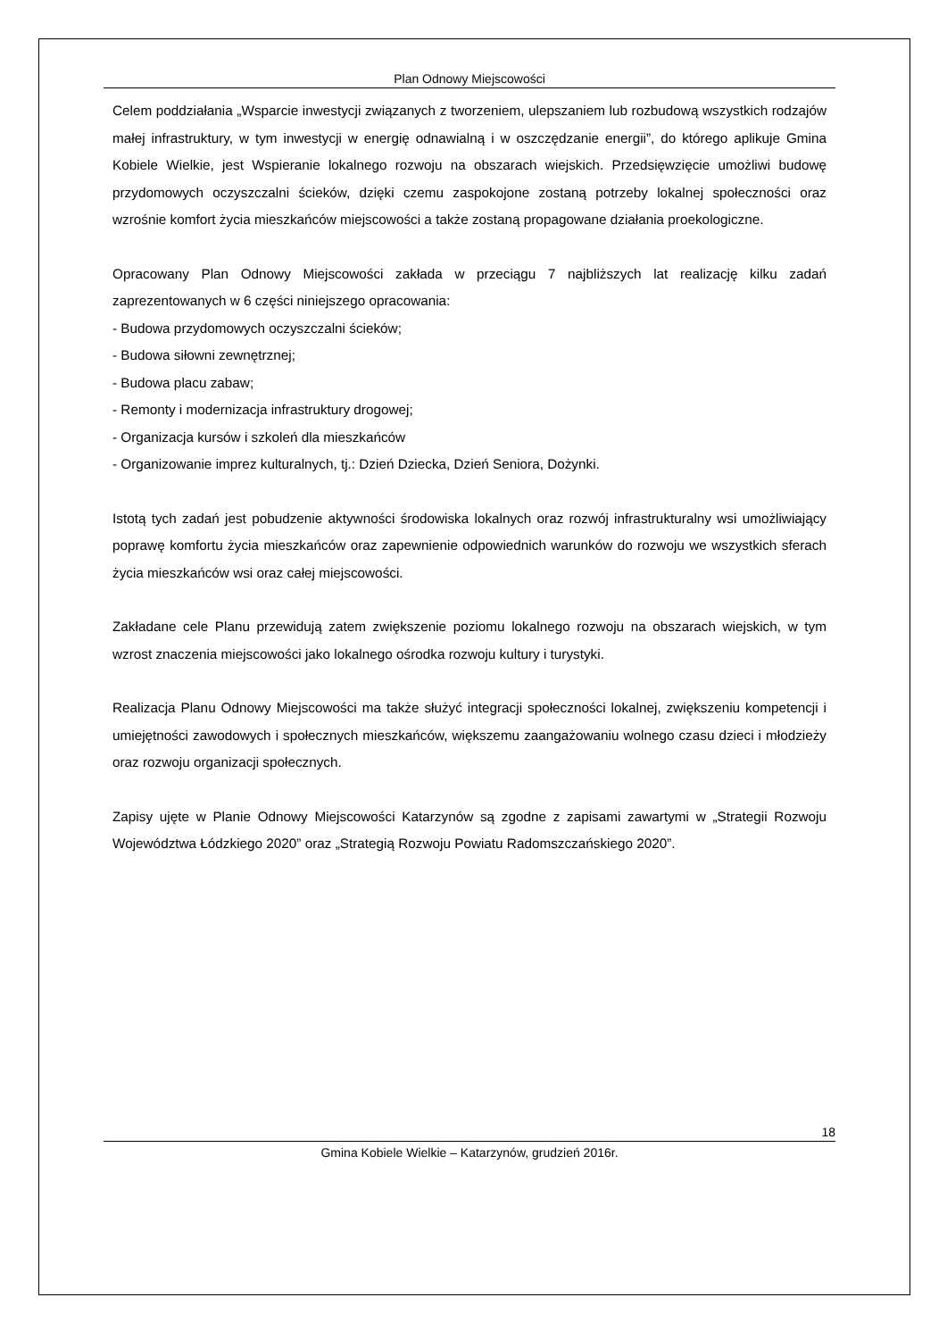Plan Odnowy Miejscowości
Celem poddziałania „Wsparcie inwestycji związanych z tworzeniem, ulepszaniem lub rozbudową wszystkich rodzajów małej infrastruktury, w tym inwestycji w energię odnawialną i w oszczędzanie energii”, do którego aplikuje Gmina Kobiele Wielkie, jest Wspieranie lokalnego rozwoju na obszarach wiejskich. Przedsięwzięcie umożliwi budowę przydomowych oczyszczalni ścieków, dzięki czemu zaspokojone zostaną potrzeby lokalnej społeczności oraz wzrośnie komfort życia mieszkańców miejscowości a także zostaną propagowane działania proekologiczne.
Opracowany Plan Odnowy Miejscowości zakłada w przeciągu 7 najbliższych lat realizację kilku zadań zaprezentowanych w 6 części niniejszego opracowania:
- Budowa przydomowych oczyszczalni ścieków;
- Budowa siłowni zewnętrznej;
- Budowa placu zabaw;
- Remonty i modernizacja infrastruktury drogowej;
- Organizacja kursów i szkoleń dla mieszkańców
- Organizowanie imprez kulturalnych, tj.: Dzień Dziecka, Dzień Seniora, Dożynki.
Istotą tych zadań jest pobudzenie aktywności środowiska lokalnych oraz rozwój infrastrukturalny wsi umożliwiający poprawę komfortu życia mieszkańców oraz zapewnienie odpowiednich warunków do rozwoju we wszystkich sferach życia mieszkańców wsi oraz całej miejscowości.
Zakładane cele Planu przewidują zatem zwiększenie poziomu lokalnego rozwoju na obszarach wiejskich, w tym wzrost znaczenia miejscowości jako lokalnego ośrodka rozwoju kultury i turystyki.
Realizacja Planu Odnowy Miejscowości ma także służyć integracji społeczności lokalnej, zwiększeniu kompetencji i umiejętności zawodowych i społecznych mieszkańców, większemu zaangażowaniu wolnego czasu dzieci i młodzieży oraz rozwoju organizacji społecznych.
Zapisy ujęte w Planie Odnowy Miejscowości Katarzynów są zgodne z zapisami zawartymi w „Strategii Rozwoju Województwa Łódzkiego 2020” oraz „Strategią Rozwoju Powiatu Radomszczańskiego 2020”.
18
Gmina Kobiele Wielkie – Katarzynów, grudzień 2016r.